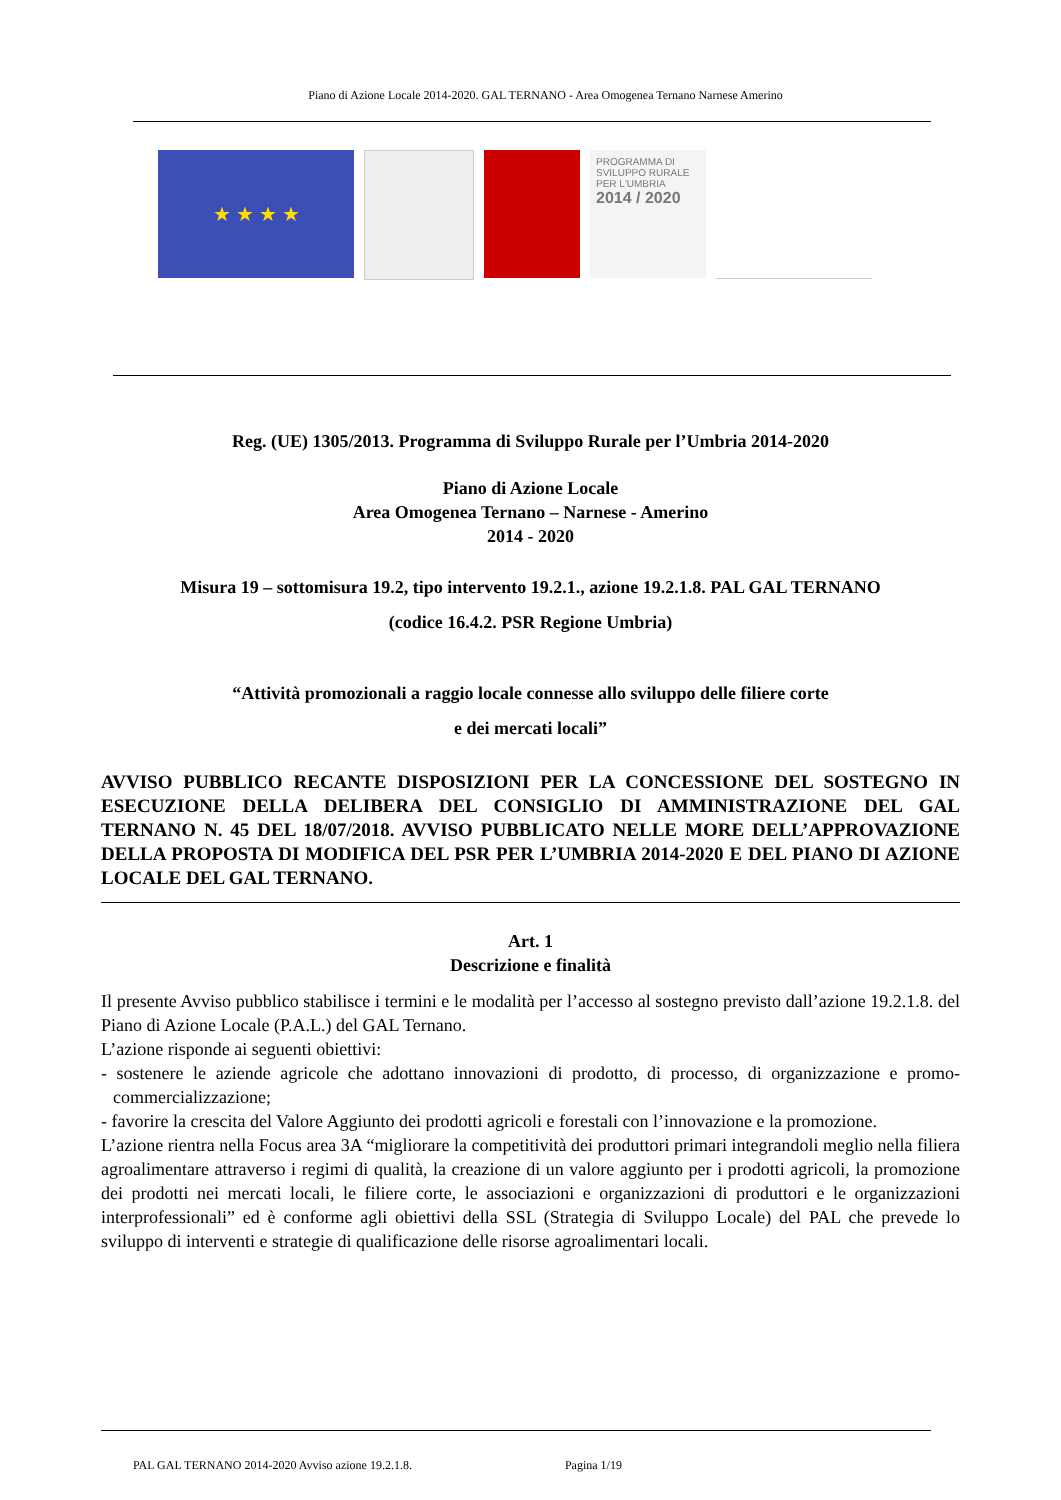Piano di Azione Locale 2014-2020. GAL TERNANO - Area Omogenea Ternano Narnese Amerino
★ ★ ★ ★
PROGRAMMA DI SVILUPPO RURALE PER L'UMBRIA
2014 / 2020
Reg. (UE) 1305/2013. Programma di Sviluppo Rurale per l’Umbria 2014-2020
Piano di Azione Locale
Area Omogenea Ternano – Narnese - Amerino
2014 - 2020
Misura 19 – sottomisura 19.2, tipo intervento 19.2.1., azione 19.2.1.8. PAL GAL TERNANO
(codice 16.4.2. PSR Regione Umbria)
“Attività promozionali a raggio locale connesse allo sviluppo delle filiere corte
e dei mercati locali”
AVVISO PUBBLICO RECANTE DISPOSIZIONI PER LA CONCESSIONE DEL SOSTEGNO IN ESECUZIONE DELLA DELIBERA DEL CONSIGLIO DI AMMINISTRAZIONE DEL GAL TERNANO N. 45 DEL 18/07/2018. AVVISO PUBBLICATO NELLE MORE DELL’APPROVAZIONE DELLA PROPOSTA DI MODIFICA DEL PSR PER L’UMBRIA 2014-2020 E DEL PIANO DI AZIONE LOCALE DEL GAL TERNANO.
Art. 1
Descrizione e finalità
Il presente Avviso pubblico stabilisce i termini e le modalità per l’accesso al sostegno previsto dall’azione 19.2.1.8. del Piano di Azione Locale (P.A.L.) del GAL Ternano.
L’azione risponde ai seguenti obiettivi:
- sostenere le aziende agricole che adottano innovazioni di prodotto, di processo, di organizzazione e promo-commercializzazione;
- favorire la crescita del Valore Aggiunto dei prodotti agricoli e forestali con l’innovazione e la promozione.
L’azione rientra nella Focus area 3A “migliorare la competitività dei produttori primari integrandoli meglio nella filiera agroalimentare attraverso i regimi di qualità, la creazione di un valore aggiunto per i prodotti agricoli, la promozione dei prodotti nei mercati locali, le filiere corte, le associazioni e organizzazioni di produttori e le organizzazioni interprofessionali” ed è conforme agli obiettivi della SSL (Strategia di Sviluppo Locale) del PAL che prevede lo sviluppo di interventi e strategie di qualificazione delle risorse agroalimentari locali.
PAL GAL TERNANO 2014-2020 Avviso azione 19.2.1.8. Pagina 1/19